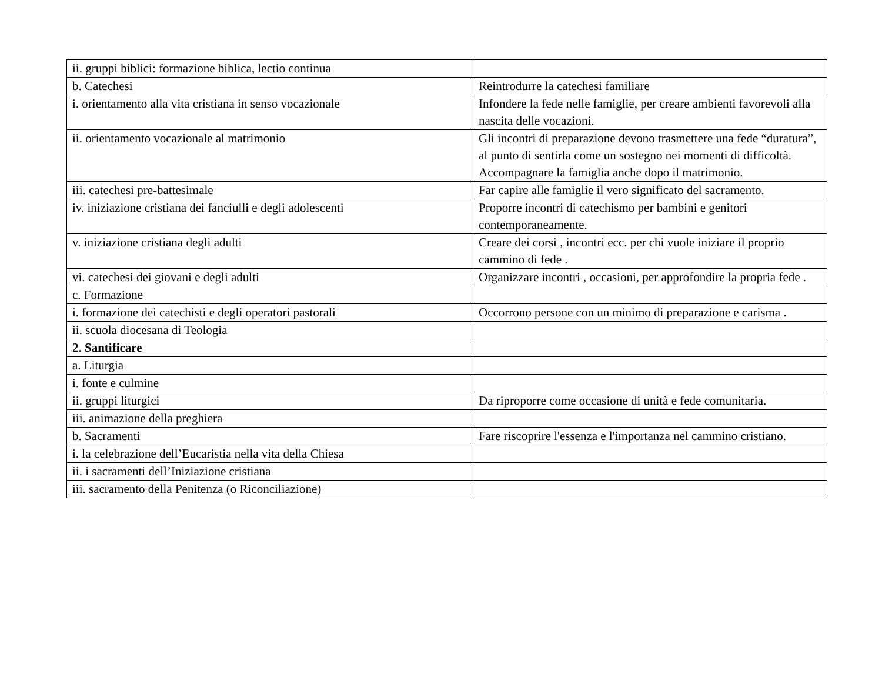| ii. gruppi biblici: formazione biblica, lectio continua | |
| b. Catechesi | Reintrodurre la catechesi familiare |
| i. orientamento alla vita cristiana in senso vocazionale | Infondere la fede nelle famiglie, per creare ambienti favorevoli alla nascita delle vocazioni. |
| ii. orientamento vocazionale al matrimonio | Gli incontri di preparazione devono trasmettere una fede “duratura”, al punto di sentirla come un sostegno nei momenti di difficoltà. Accompagnare la famiglia anche dopo il matrimonio. |
| iii. catechesi pre-battesimale | Far capire alle famiglie il vero significato del sacramento. |
| iv. iniziazione cristiana dei fanciulli e degli adolescenti | Proporre incontri di catechismo per bambini e genitori contemporaneamente. |
| v. iniziazione cristiana degli adulti | Creare dei corsi , incontri ecc. per chi vuole iniziare il proprio cammino di fede . |
| vi. catechesi dei giovani e degli adulti | Organizzare incontri , occasioni, per approfondire la propria fede . |
| c. Formazione | |
| i. formazione dei catechisti e degli operatori pastorali | Occorrono persone con un minimo di preparazione e carisma . |
| ii. scuola diocesana di Teologia | |
| 2. Santificare | |
| a. Liturgia | |
| i. fonte e culmine | |
| ii. gruppi liturgici | Da riproporre come occasione di unità e fede comunitaria. |
| iii. animazione della preghiera | |
| b. Sacramenti | Fare riscoprire l'essenza e l'importanza nel cammino cristiano. |
| i. la celebrazione dell’Eucaristia nella vita della Chiesa | |
| ii. i sacramenti dell’Iniziazione cristiana | |
| iii. sacramento della Penitenza (o Riconciliazione) | |